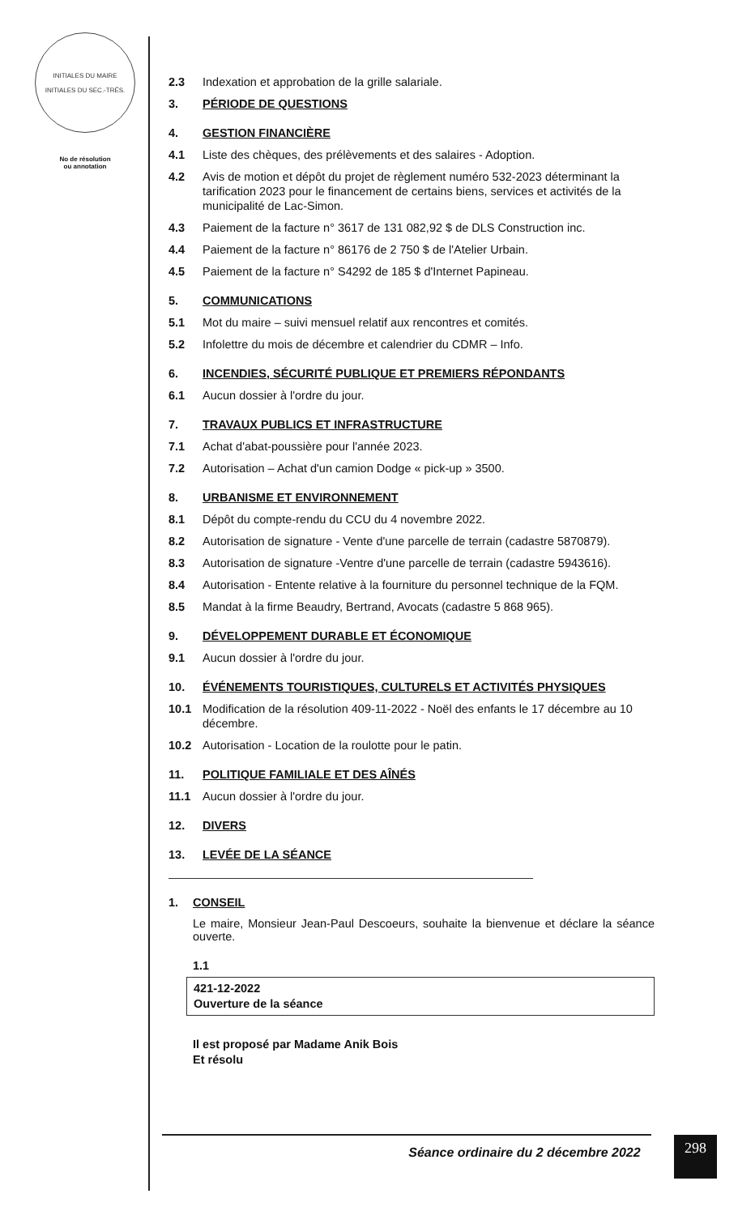INITIALES DU MAIRE
INITIALES DU SEC.-TRÉS.
No de résolution
ou annotation
2.3 Indexation et approbation de la grille salariale.
3. PÉRIODE DE QUESTIONS
4. GESTION FINANCIÈRE
4.1 Liste des chèques, des prélèvements et des salaires - Adoption.
4.2 Avis de motion et dépôt du projet de règlement numéro 532-2023 déterminant la tarification 2023 pour le financement de certains biens, services et activités de la municipalité de Lac-Simon.
4.3 Paiement de la facture n° 3617 de 131 082,92 $ de DLS Construction inc.
4.4 Paiement de la facture n° 86176 de 2 750 $ de l'Atelier Urbain.
4.5 Paiement de la facture n° S4292 de 185 $ d'Internet Papineau.
5. COMMUNICATIONS
5.1 Mot du maire – suivi mensuel relatif aux rencontres et comités.
5.2 Infolettre du mois de décembre et calendrier du CDMR – Info.
6. INCENDIES, SÉCURITÉ PUBLIQUE ET PREMIERS RÉPONDANTS
6.1 Aucun dossier à l'ordre du jour.
7. TRAVAUX PUBLICS ET INFRASTRUCTURE
7.1 Achat d'abat-poussière pour l'année 2023.
7.2 Autorisation – Achat d'un camion Dodge « pick-up » 3500.
8. URBANISME ET ENVIRONNEMENT
8.1 Dépôt du compte-rendu du CCU du 4 novembre 2022.
8.2 Autorisation de signature - Vente d'une parcelle de terrain (cadastre 5870879).
8.3 Autorisation de signature -Ventre d'une parcelle de terrain (cadastre 5943616).
8.4 Autorisation - Entente relative à la fourniture du personnel technique de la FQM.
8.5 Mandat à la firme Beaudry, Bertrand, Avocats (cadastre 5 868 965).
9. DÉVELOPPEMENT DURABLE ET ÉCONOMIQUE
9.1 Aucun dossier à l'ordre du jour.
10. ÉVÉNEMENTS TOURISTIQUES, CULTURELS ET ACTIVITÉS PHYSIQUES
10.1 Modification de la résolution 409-11-2022 - Noël des enfants le 17 décembre au 10 décembre.
10.2 Autorisation - Location de la roulotte pour le patin.
11. POLITIQUE FAMILIALE ET DES AÎNÉS
11.1 Aucun dossier à l'ordre du jour.
12. DIVERS
13. LEVÉE DE LA SÉANCE
1. CONSEIL
Le maire, Monsieur Jean-Paul Descoeurs, souhaite la bienvenue et déclare la séance ouverte.
1.1
421-12-2022
Ouverture de la séance
Il est proposé par Madame Anik Bois
Et résolu
Séance ordinaire du 2 décembre 2022 298